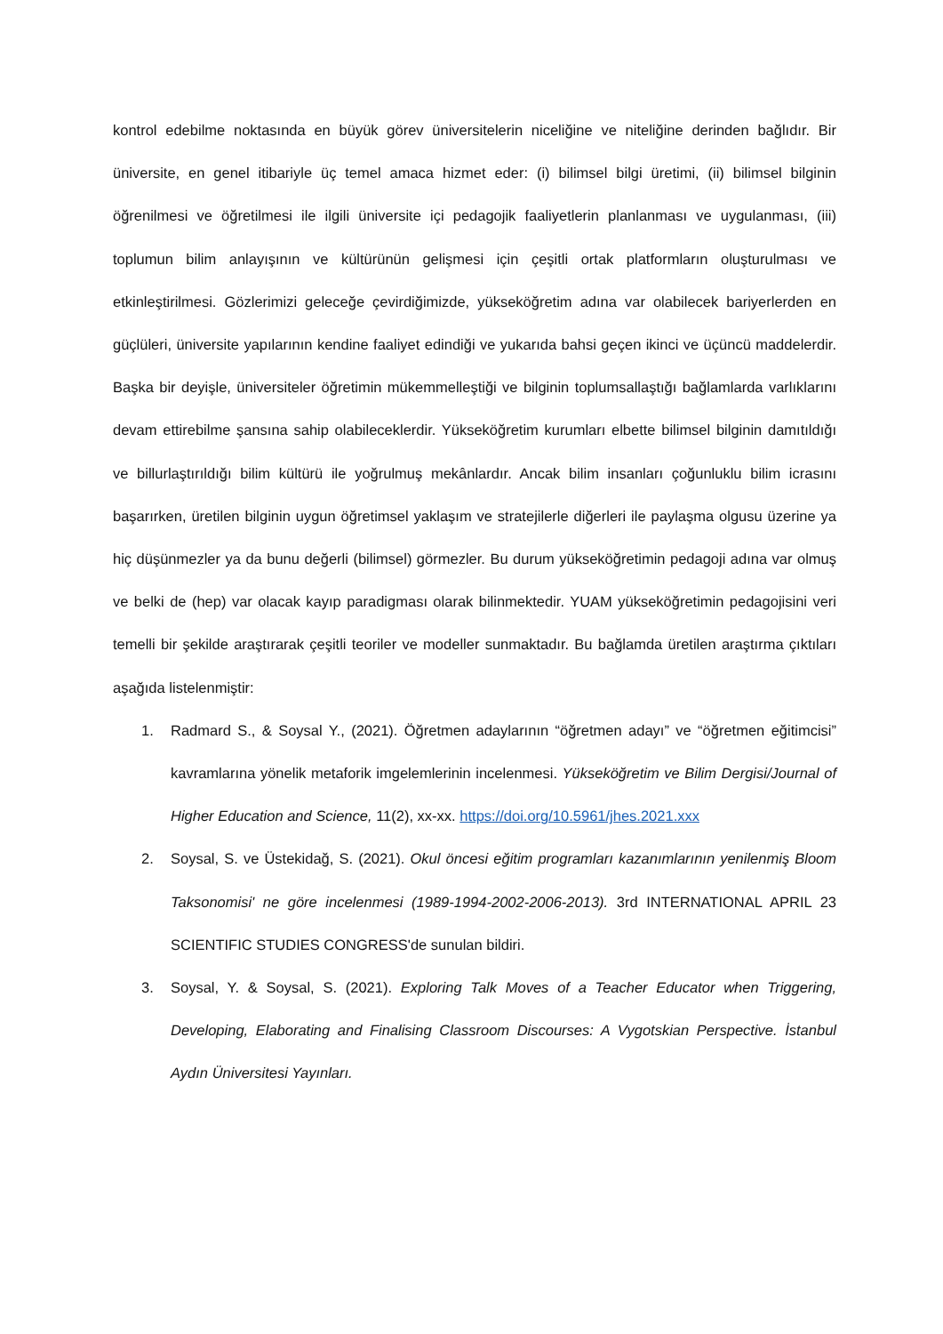kontrol edebilme noktasında en büyük görev üniversitelerin niceliğine ve niteliğine derinden bağlıdır. Bir üniversite, en genel itibariyle üç temel amaca hizmet eder: (i) bilimsel bilgi üretimi, (ii) bilimsel bilginin öğrenilmesi ve öğretilmesi ile ilgili üniversite içi pedagojik faaliyetlerin planlanması ve uygulanması, (iii) toplumun bilim anlayışının ve kültürünün gelişmesi için çeşitli ortak platformların oluşturulması ve etkinleştirilmesi. Gözlerimizi geleceğe çevirdiğimizde, yükseköğretim adına var olabilecek bariyerlerden en güçlüleri, üniversite yapılarının kendine faaliyet edindiği ve yukarıda bahsi geçen ikinci ve üçüncü maddelerdir. Başka bir deyişle, üniversiteler öğretimin mükemmelleştiği ve bilginin toplumsallaştığı bağlamlarda varlıklarını devam ettirebilme şansına sahip olabileceklerdir. Yükseköğretim kurumları elbette bilimsel bilginin damıtıldığı ve billurlaştırıldığı bilim kültürü ile yoğrulmuş mekânlardır. Ancak bilim insanları çoğunluklu bilim icrasını başarırken, üretilen bilginin uygun öğretimsel yaklaşım ve stratejilerle diğerleri ile paylaşma olgusu üzerine ya hiç düşünmezler ya da bunu değerli (bilimsel) görmezler. Bu durum yükseköğretimin pedagoji adına var olmuş ve belki de (hep) var olacak kayıp paradigması olarak bilinmektedir. YUAM yükseköğretimin pedagojisini veri temelli bir şekilde araştırarak çeşitli teoriler ve modeller sunmaktadır. Bu bağlamda üretilen araştırma çıktıları aşağıda listelenmiştir:
1. Radmard S., & Soysal Y., (2021). Öğretmen adaylarının “öğretmen adayı” ve “öğretmen eğitimcisi” kavramlarına yönelik metaforik imgelemlerinin incelenmesi. Yükseköğretim ve Bilim Dergisi/Journal of Higher Education and Science, 11(2), xx-xx. https://doi.org/10.5961/jhes.2021.xxx
2. Soysal, S. ve Üstekidağ, S. (2021). Okul öncesi eğitim programları kazanımlarının yenilenmiş Bloom Taksonomisi' ne göre incelenmesi (1989-1994-2002-2006-2013). 3rd INTERNATIONAL APRIL 23 SCIENTIFIC STUDIES CONGRESS'de sunulan bildiri.
3. Soysal, Y. & Soysal, S. (2021). Exploring Talk Moves of a Teacher Educator when Triggering, Developing, Elaborating and Finalising Classroom Discourses: A Vygotskian Perspective. İstanbul Aydın Üniversitesi Yayınları.